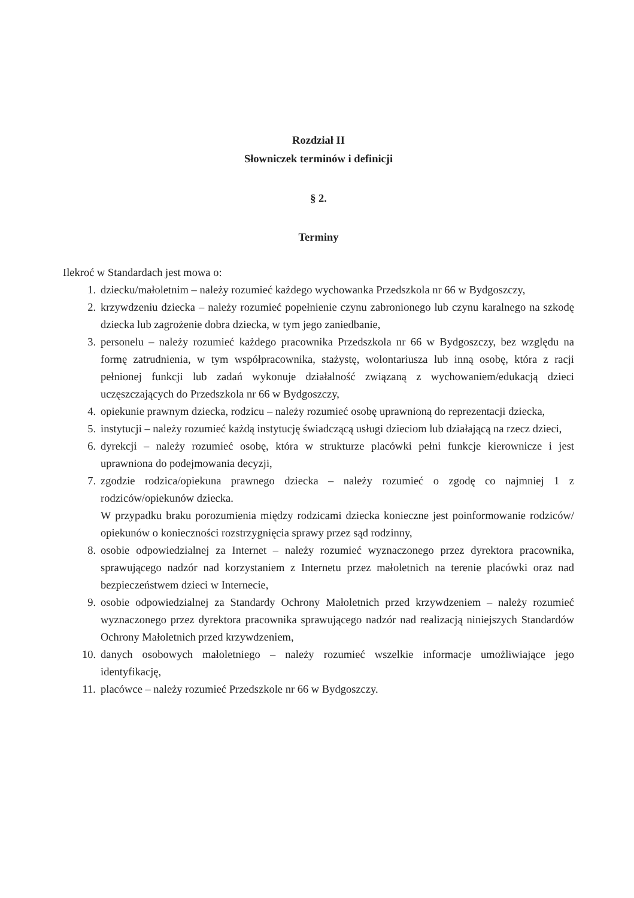Rozdział II
Słowniczek terminów i definicji
§ 2.
Terminy
Ilekroć w Standardach jest mowa o:
1. dziecku/małoletnim – należy rozumieć każdego wychowanka Przedszkola nr 66 w Bydgoszczy,
2. krzywdzeniu dziecka – należy rozumieć popełnienie czynu zabronionego lub czynu karalnego na szkodę dziecka lub zagrożenie dobra dziecka, w tym jego zaniedbanie,
3. personelu – należy rozumieć każdego pracownika Przedszkola nr 66 w Bydgoszczy, bez względu na formę zatrudnienia, w tym współpracownika, stażystę, wolontariusza lub inną osobę, która z racji pełnionej funkcji lub zadań wykonuje działalność związaną z wychowaniem/edukacją dzieci uczęszczających do Przedszkola nr 66 w Bydgoszczy,
4. opiekunie prawnym dziecka, rodzicu – należy rozumieć osobę uprawnioną do reprezentacji dziecka,
5. instytucji – należy rozumieć każdą instytucję świadczącą usługi dzieciom lub działającą na rzecz dzieci,
6. dyrekcji – należy rozumieć osobę, która w strukturze placówki pełni funkcje kierownicze i jest uprawniona do podejmowania decyzji,
7. zgodzie rodzica/opiekuna prawnego dziecka – należy rozumieć o zgodę co najmniej 1 z rodziców/opiekunów dziecka.
W przypadku braku porozumienia między rodzicami dziecka konieczne jest poinformowanie rodziców/ opiekunów o konieczności rozstrzygnięcia sprawy przez sąd rodzinny,
8. osobie odpowiedzialnej za Internet – należy rozumieć wyznaczonego przez dyrektora pracownika, sprawującego nadzór nad korzystaniem z Internetu przez małoletnich na terenie placówki oraz nad bezpieczeństwem dzieci w Internecie,
9. osobie odpowiedzialnej za Standardy Ochrony Małoletnich przed krzywdzeniem – należy rozumieć wyznaczonego przez dyrektora pracownika sprawującego nadzór nad realizacją niniejszych Standardów Ochrony Małoletnich przed krzywdzeniem,
10. danych osobowych małoletniego – należy rozumieć wszelkie informacje umożliwiające jego identyfikację,
11. placówce – należy rozumieć Przedszkole nr 66 w Bydgoszczy.